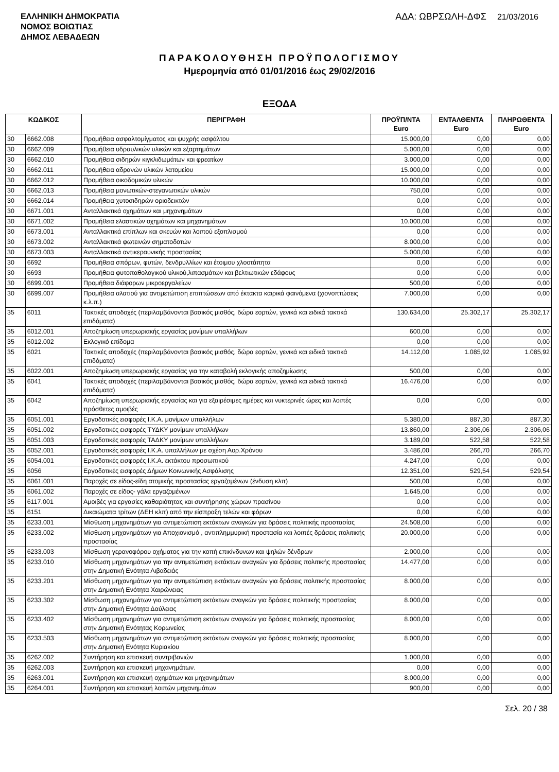ΕΛΛΗΝΙΚΗ ΔΗΜΟΚΡΑΤΙΑ
ΝΟΜΟΣ ΒΟΙΩΤΙΑΣ
ΔΗΜΟΣ ΛΕΒΑΔΕΩΝ
ΑΔΑ: ΩΒΡΣΩΛΗ-ΔΦΣ 21/03/2016
ΠΑΡΑΚΟΛΟΥΘΗΣΗ ΠΡΟΫΠΟΛΟΓΙΣΜΟΥ
Ημερομηνία από 01/01/2016 έως 29/02/2016
ΕΞΟΔΑ
| ΚΩΔΙΚΟΣ | | ΠΕΡΙΓΡΑΦΗ | ΠΡΟΫΠ/ΝΤΑ Euro | ΕΝΤΑΛΘΕΝΤΑ Euro | ΠΛΗΡΩΘΕΝΤΑ Euro |
| --- | --- | --- | --- | --- | --- |
| 30 | 6662.008 | Προμήθεια ασφαλτομίγματος και ψυχρής ασφάλτου | 15.000,00 | 0,00 | 0,00 |
| 30 | 6662.009 | Προμήθεια υδραυλικών υλικών και εξαρτημάτων | 5.000,00 | 0,00 | 0,00 |
| 30 | 6662.010 | Προμήθεια σιδηρών κιγκλιδωμάτων και φρεατίων | 3.000,00 | 0,00 | 0,00 |
| 30 | 6662.011 | Προμήθεια αδρανών υλικών λατομείου | 15.000,00 | 0,00 | 0,00 |
| 30 | 6662.012 | Προμήθεια οικοδομικών υλικών | 10.000,00 | 0,00 | 0,00 |
| 30 | 6662.013 | Προμήθεια μονωτικών-στεγανωτικών υλικών | 750,00 | 0,00 | 0,00 |
| 30 | 6662.014 | Προμήθεια χυτοσιδηρών οριοδεικτών | 0,00 | 0,00 | 0,00 |
| 30 | 6671.001 | Ανταλλακτικά οχημάτων και μηχανημάτων | 0,00 | 0,00 | 0,00 |
| 30 | 6671.002 | Προμήθεια ελαστικών οχημάτων και μηχανημάτων | 10.000,00 | 0,00 | 0,00 |
| 30 | 6673.001 | Ανταλλακτικά επίπλων και σκευών και λοιπού εξοπλισμού | 0,00 | 0,00 | 0,00 |
| 30 | 6673.002 | Ανταλλακτικά φωτεινών σηματοδοτών | 8.000,00 | 0,00 | 0,00 |
| 30 | 6673.003 | Ανταλλακτικά αντικεραυνικής προστασίας | 5.000,00 | 0,00 | 0,00 |
| 30 | 6692 | Προμήθεια σπόρων, φυτών, δενδρυλλίων και έτοιμου χλοοτάπητα | 0,00 | 0,00 | 0,00 |
| 30 | 6693 | Προμήθεια φυτοπαθολογικού υλικού,λιπασμάτων και βελτιωτικών εδάφους | 0,00 | 0,00 | 0,00 |
| 30 | 6699.001 | Προμήθεια διάφορων μικροεργαλείων | 500,00 | 0,00 | 0,00 |
| 30 | 6699.007 | Προμήθεια αλατιού για αντιμετώπιση επιπτώσεων από έκτακτα καιρικά φαινόμενα (χιονοπτώσεις κ.λ.π.) | 7.000,00 | 0,00 | 0,00 |
| 35 | 6011 | Τακτικές αποδοχές (περιλαμβάνονται βασικός μισθός, δώρα εορτών, γενικά και ειδικά τακτικά επιδόματα) | 130.634,00 | 25.302,17 | 25.302,17 |
| 35 | 6012.001 | Αποζημίωση υπερωριακής εργασίας μονίμων υπαλλήλων | 600,00 | 0,00 | 0,00 |
| 35 | 6012.002 | Εκλογικό επίδομα | 0,00 | 0,00 | 0,00 |
| 35 | 6021 | Τακτικές αποδοχές (περιλαμβάνονται βασικός μισθός, δώρα εορτών, γενικά και ειδικά τακτικά επιδόματα) | 14.112,00 | 1.085,92 | 1.085,92 |
| 35 | 6022.001 | Αποζημίωση υπερωριακής εργασίας για την καταβολή εκλογικής αποζημίωσης | 500,00 | 0,00 | 0,00 |
| 35 | 6041 | Τακτικές αποδοχές (περιλαμβάνονται βασικός μισθός, δώρα εορτών, γενικά και ειδικά τακτικά επιδόματα) | 16.476,00 | 0,00 | 0,00 |
| 35 | 6042 | Αποζημίωση υπερωριακής εργασίας και για εξαιρέσιμες ημέρες και νυκτερινές ώρες και λοιπές πρόσθετες αμοιβές | 0,00 | 0,00 | 0,00 |
| 35 | 6051.001 | Εργοδοτικές εισφορές Ι.Κ.Α. μονίμων υπαλλήλων | 5.380,00 | 887,30 | 887,30 |
| 35 | 6051.002 | Εργοδοτικές εισφορές ΤΥΔΚΥ μονίμων υπαλλήλων | 13.860,00 | 2.306,06 | 2.306,06 |
| 35 | 6051.003 | Εργοδοτικές εισφορές ΤΑΔΚΥ μονίμων υπαλλήλων | 3.189,00 | 522,58 | 522,58 |
| 35 | 6052.001 | Εργοδοτικές εισφορές Ι.Κ.Α. υπαλλήλων με σχέση Αορ.Χρόνου | 3.486,00 | 266,70 | 266,70 |
| 35 | 6054.001 | Εργοδοτικές εισφορές Ι.Κ.Α. εκτάκτου προσωπικού | 4.247,00 | 0,00 | 0,00 |
| 35 | 6056 | Εργοδοτικές εισφορές Δήμων Κοινωνικής Ασφάλισης | 12.351,00 | 529,54 | 529,54 |
| 35 | 6061.001 | Παροχές σε είδος-είδη ατομικής προστασίας εργαζομένων (ένδυση κλπ) | 500,00 | 0,00 | 0,00 |
| 35 | 6061.002 | Παροχές σε είδος- γάλα εργαζομένων | 1.645,00 | 0,00 | 0,00 |
| 35 | 6117.001 | Αμοιβές για εργασίες καθαριότητας και συντήρησης χώρων πρασίνου | 0,00 | 0,00 | 0,00 |
| 35 | 6151 | Δικαιώματα τρίτων (ΔΕΗ κλπ) από την είσπραξη τελών και φόρων | 0,00 | 0,00 | 0,00 |
| 35 | 6233.001 | Μίσθωση μηχανημάτων για αντιμετώπιση εκτάκτων αναγκών για δράσεις πολιτικής προστασίας | 24.508,00 | 0,00 | 0,00 |
| 35 | 6233.002 | Μίσθωση μηχανημάτων για Αποχιονισμό , αντιπλημμυρική προστασία και λοιπές δράσεις πολιτικής προστασίας | 20.000,00 | 0,00 | 0,00 |
| 35 | 6233.003 | Μίσθωση γερανοφόρου οχήματος για την κοπή επικίνδυνων και ψηλών δένδρων | 2.000,00 | 0,00 | 0,00 |
| 35 | 6233.010 | Μίσθωση μηχανημάτων για την αντιμετώπιση εκτάκτων αναγκών για δράσεις πολιτικής προστασίας στην Δημοτική Ενότητα Λιβαδειάς | 14.477,00 | 0,00 | 0,00 |
| 35 | 6233.201 | Μίσθωση μηχανημάτων για την αντιμετώπιση εκτάκτων αναγκών για δράσεις πολιτικής προστασίας στην Δημοτική Ενότητα Χαιρώνειας | 8.000,00 | 0,00 | 0,00 |
| 35 | 6233.302 | Μίσθωση μηχανημάτων για αντιμετώπιση εκτάκτων αναγκών για δράσεις πολιτιικής προστασίας στην Δημοτική Ενότητα Δαύλειας | 8.000,00 | 0,00 | 0,00 |
| 35 | 6233.402 | Μίσθωση μηχανημάτων για αντιμετώπιση εκτάκτων αναγκών για δράσεις πολιτικής προστασίας στην Δημοτική Ενότητας Κορωνείας | 8.000,00 | 0,00 | 0,00 |
| 35 | 6233.503 | Μίσθωση μηχανημάτων για αντιμετώπιση εκτάκτων αναγκών για δράσεις πολιτικής προστασίας στην Δημοτική Ενότητα Κυριακίου | 8.000,00 | 0,00 | 0,00 |
| 35 | 6262.002 | Συντήρηση και επισκευή συντριβανιών | 1.000,00 | 0,00 | 0,00 |
| 35 | 6262.003 | Συντήρηση και επισκευή μηχανημάτων. | 0,00 | 0,00 | 0,00 |
| 35 | 6263.001 | Συντήρηση και επισκευή οχημάτων και μηχανημάτων | 8.000,00 | 0,00 | 0,00 |
| 35 | 6264.001 | Συντήρηση και επισκευή λοιπών μηχανημάτων | 900,00 | 0,00 | 0,00 |
Σελ. 20 / 38